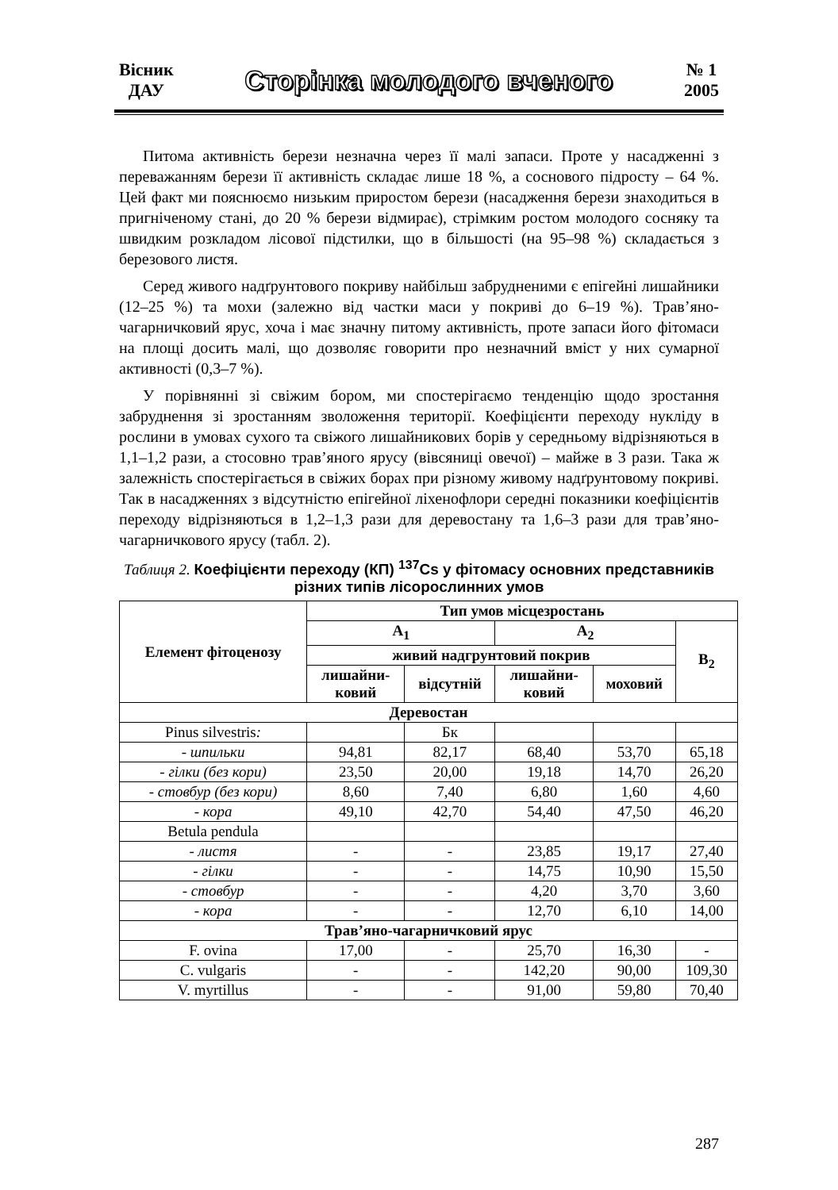Вісник
ДАУ
Сторінка молодого вченого
№ 1
2005
Питома активність берези незначна через її малі запаси. Проте у насадженні з переважанням берези її активність складає лише 18 %, а соснового підросту – 64 %. Цей факт ми пояснюємо низьким приростом берези (насадження берези знаходиться в пригніченому стані, до 20 % берези відмирає), стрімким ростом молодого сосняку та швидким розкладом лісової підстилки, що в більшості (на 95–98 %) складається з березового листя.
Серед живого надґрунтового покриву найбільш забрудненими є епігейні лишайники (12–25 %) та мохи (залежно від частки маси у покриві до 6–19 %). Трав’яно-чагарничковий ярус, хоча і має значну питому активність, проте запаси його фітомаси на площі досить малі, що дозволяє говорити про незначний вміст у них сумарної активності (0,3–7 %).
У порівнянні зі свіжим бором, ми спостерігаємо тенденцію щодо зростання забруднення зі зростанням зволоження території. Коефіцієнти переходу нукліду в рослини в умовах сухого та свіжого лишайникових борів у середньому відрізняються в 1,1–1,2 рази, а стосовно трав’яного ярусу (вівсяниці овечої) – майже в 3 рази. Така ж залежність спостерігається в свіжих борах при різному живому надґрунтовому покриві. Так в насадженнях з відсутністю епігейної ліхенофлори середні показники коефіцієнтів переходу відрізняються в 1,2–1,3 рази для деревостану та 1,6–3 рази для трав’яно-чагарничкового ярусу (табл. 2).
Таблиця 2. Коефіцієнти переходу (КП) <sup>137</sup>Cs у фітомасу основних представників різних типів лісорослинних умов
| Елемент фітоценозу | Тип умов місцезростань | | | | |
| --- | --- | --- | --- | --- | --- |
| | A<sub>1</sub> | | A<sub>2</sub> | | B<sub>2</sub> |
| | живий надгрунтовий покрив | | | | |
| | лишайни- ковий | відсутній | лишайни- ковий | моховий | |
| Деревостан | | | | | |
| Pinus silvestris : | | Бк | | | |
| - шпильки | 94,81 | 82,17 | 68,40 | 53,70 | 65,18 |
| - гілки (без кори) | 23,50 | 20,00 | 19,18 | 14,70 | 26,20 |
| - стовбур (без кори) | 8,60 | 7,40 | 6,80 | 1,60 | 4,60 |
| - кора | 49,10 | 42,70 | 54,40 | 47,50 | 46,20 |
| Betula pendula | | | | | |
| - листя | - | - | 23,85 | 19,17 | 27,40 |
| - гілки | - | - | 14,75 | 10,90 | 15,50 |
| - стовбур | - | - | 4,20 | 3,70 | 3,60 |
| - кора | - | - | 12,70 | 6,10 | 14,00 |
| Трав’яно-чагарничковий ярус | | | | | |
| F. ovina | 17,00 | - | 25,70 | 16,30 | - |
| C. vulgaris | - | - | 142,20 | 90,00 | 109,30 |
| V. myrtillus | - | - | 91,00 | 59,80 | 70,40 |
287